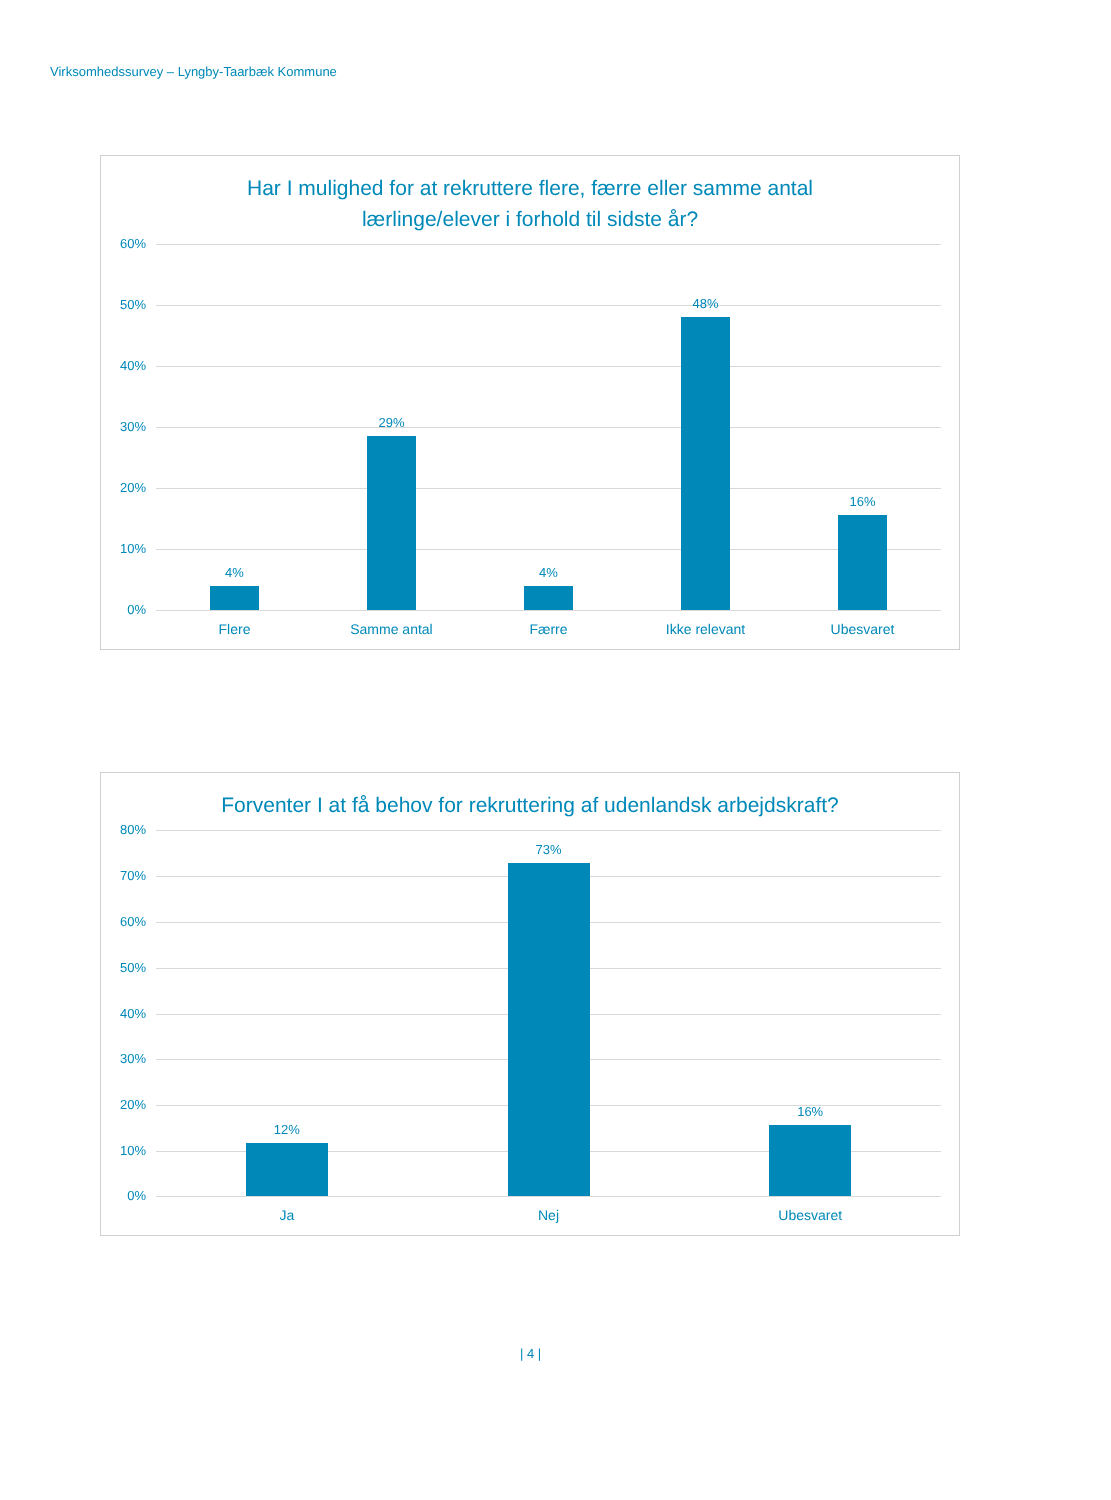Virksomhedssurvey – Lyngby-Taarbæk Kommune
Har I mulighed for at rekruttere flere, færre eller samme antal lærlinge/elever i forhold til sidste år?
60%
50%
40%
30%
20%
10%
0%
4%
29%
4%
48%
16%
Flere Samme antal Færre Ikke relevant Ubesvaret
Forventer I at få behov for rekruttering af udenlandsk arbejdskraft?
80%
70%
60%
50%
40%
30%
20%
10%
0%
12%
73%
16%
Ja Nej Ubesvaret
| 4 |